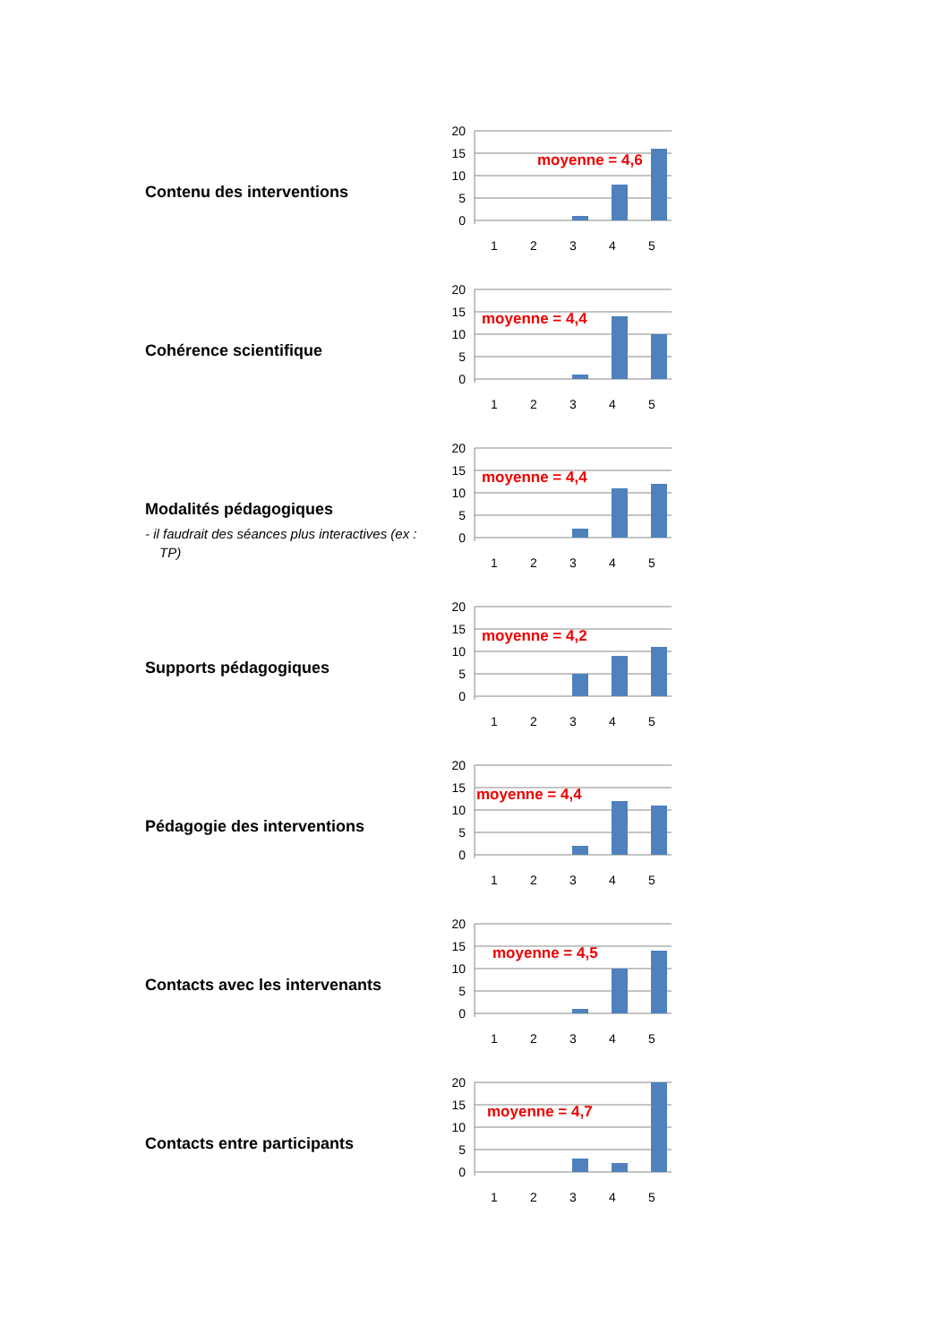Contenu des interventions
20
15
10
5
0
1
2
3
4
5
moyenne = 4,6
Cohérence scientifique
20
15
10
5
0
1
2
3
4
5
moyenne = 4,4
Modalités pédagogiques
- il faudrait des séances plus interactives (ex : TP)
20
15
10
5
0
1
2
3
4
5
moyenne = 4,4
Supports pédagogiques
20
15
10
5
0
1
2
3
4
5
moyenne = 4,2
Pédagogie des interventions
20
15
10
5
0
1
2
3
4
5
moyenne = 4,4
Contacts avec les intervenants
20
15
10
5
0
1
2
3
4
5
moyenne = 4,5
Contacts entre participants
20
15
10
5
0
1
2
3
4
5
moyenne = 4,7